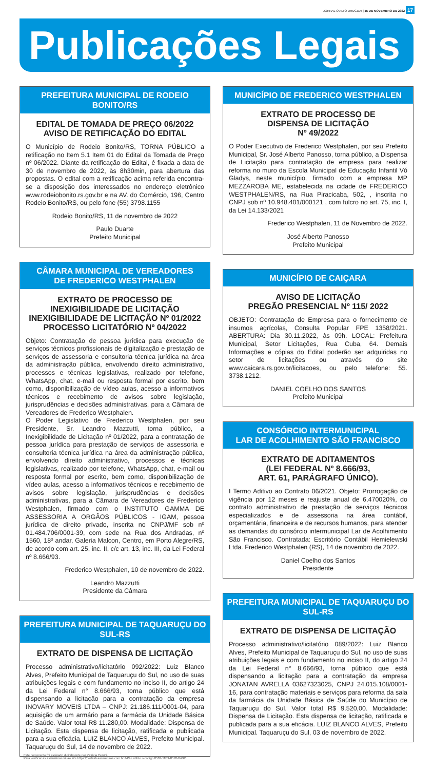JORNAL O ALTO URUGUAI | 15 DE NOVEMBRO DE 2022 17
Publicações Legais
PREFEITURA MUNICIPAL DE RODEIO BONITO/RS
EDITAL DE TOMADA DE PREÇO 06/2022
AVISO DE RETIFICAÇÃO DO EDITAL
O Município de Rodeio Bonito/RS, TORNA PÚBLICO a retificação no Item 5.1 Item 01 do Edital da Tomada de Preço nº 06/2022. Diante da retificação do Edital, é fixada a data de 30 de novembro de 2022, às 8h30min, para abertura das propostas. O edital com a retificação acima referida encontra-se a disposição dos interessados no endereço eletrônico www.rodeiobonito.rs.gov.br e na AV. do Comércio, 196, Centro Rodeio Bonito/RS, ou pelo fone (55) 3798.1155
Rodeio Bonito/RS, 11 de novembro de 2022
Paulo Duarte
Prefeito Municipal
CÂMARA MUNICIPAL DE VEREADORES
DE FREDERICO WESTPHALEN
EXTRATO DE PROCESSO DE
INEXIGIBILIDADE DE LICITAÇÃO
INEXIGIBILIDADE DE LICITAÇÃO Nº 01/2022
PROCESSO LICITATÓRIO Nº 04/2022
Objeto: Contratação de pessoa jurídica para execução de serviços técnicos profissionais de digitalização e prestação de serviços de assessoria e consultoria técnica jurídica na área da administração pública, envolvendo direito administrativo, processos e técnicas legislativas, realizado por telefone, WhatsApp, chat, e-mail ou resposta formal por escrito, bem como, disponibilização de vídeo aulas, acesso a informativos técnicos e recebimento de avisos sobre legislação, jurisprudências e decisões administrativas, para a Câmara de Vereadores de Frederico Westphalen.
O Poder Legislativo de Frederico Westphalen, por seu Presidente, Sr. Leandro Mazzutti, torna público, a Inexigibilidade de Licitação nº 01/2022, para a contratação de pessoa jurídica para prestação de serviços de assessoria e consultoria técnica jurídica na área da administração pública, envolvendo direito administrativo, processos e técnicas legislativas, realizado por telefone, WhatsApp, chat, e-mail ou resposta formal por escrito, bem como, disponibilização de vídeo aulas, acesso a informativos técnicos e recebimento de avisos sobre legislação, jurisprudências e decisões administrativas, para a Câmara de Vereadores de Frederico Westphalen, firmado com o INSTITUTO GAMMA DE ASSESSORIA A ORGÃOS PÚBLICOS - IGAM, pessoa jurídica de direito privado, inscrita no CNPJ/MF sob nº 01.484.706/0001-39, com sede na Rua dos Andradas, nº 1560, 18º andar, Galeria Malcon, Centro, em Porto Alegre/RS, de acordo com art. 25, inc. II, c/c art. 13, inc. III, da Lei Federal nº 8.666/93.
Frederico Westphalen, 10 de novembro de 2022.
Leandro Mazzutti
Presidente da Câmara
PREFEITURA MUNICIPAL DE TAQUARUÇU DO SUL-RS
EXTRATO DE DISPENSA DE LICITAÇÃO
Processo administrativo/licitatório 092/2022: Luiz Blanco Alves, Prefeito Municipal de Taquaruçu do Sul, no uso de suas atribuições legais e com fundamento no inciso II, do artigo 24 da Lei Federal n° 8.666/93, torna público que está dispensando a licitação para a contratação da empresa INOVARY MOVEIS LTDA – CNPJ: 21.186.111/0001-04, para aquisição de um armário para a farmácia da Unidade Básica de Saúde. Valor total R$ 11.280,00. Modalidade: Dispensa de Licitação. Esta dispensa de licitação, ratificada e publicada para a sua eficácia. LUIZ BLANCO ALVES, Prefeito Municipal. Taquaruçu do Sul, 14 de novembro de 2022.
MUNICÍPIO DE FREDERICO WESTPHALEN
EXTRATO DE PROCESSO DE
DISPENSA DE LICITAÇÃO
Nº 49/2022
O Poder Executivo de Frederico Westphalen, por seu Prefeito Municipal, Sr. José Alberto Panosso, torna público, a Dispensa de Licitação para contratação de empresa para realizar reforma no muro da Escola Municipal de Educação Infantil Vó Gladys, neste município, firmado com a empresa MP MEZZAROBA ME, estabelecida na cidade de FREDERICO WESTPHALEN/RS, na Rua Piracicaba, 502, , inscrita no CNPJ sob nº 10.948.401/000121 , com fulcro no art. 75, inc. I, da Lei 14.133/2021
Frederico Westphalen, 11 de Novembro de 2022.
José Alberto Panosso
Prefeito Municipal
MUNICÍPIO DE CAIÇARA
AVISO DE LICITAÇÃO
PREGÃO PRESENCIAL Nº 115/ 2022
OBJETO: Contratação de Empresa para o fornecimento de insumos agrícolas, Consulta Popular FPE 1358/2021. ABERTURA: Dia 30.11.2022, às 09h. LOCAL: Prefeitura Municipal, Setor Licitações, Rua Cuba, 64. Demais Informações e cópias do Edital poderão ser adquiridas no setor de licitações ou através do site www.caicara.rs.gov.br/licitacoes, ou pelo telefone: 55. 3738.1212.
DANIEL COELHO DOS SANTOS
Prefeito Municipal
CONSÓRCIO INTERMUNICIPAL
LAR DE ACOLHIMENTO SÃO FRANCISCO
EXTRATO DE ADITAMENTOS
(LEI FEDERAL Nº 8.666/93,
ART. 61, PARÁGRAFO ÚNICO).
I Termo Aditivo ao Contrato 06/2021. Objeto: Prorrogação de vigência por 12 meses e reajuste anual de 6,470020%, do contrato administrativo de prestação de serviços técnicos especializados e de assessoria na área contábil, orçamentária, financeira e de recursos humanos, para atender as demandas do consórcio intermunicipal Lar de Acolhimento São Francisco. Contratada: Escritório Contábil Hemielewski Ltda. Frederico Westphalen (RS), 14 de novembro de 2022.
Daniel Coelho dos Santos
Presidente
PREFEITURA MUNICIPAL DE TAQUARUÇU DO SUL-RS
EXTRATO DE DISPENSA DE LICITAÇÃO
Processo administrativo/licitatório 089/2022: Luiz Blanco Alves, Prefeito Municipal de Taquaruçu do Sul, no uso de suas atribuições legais e com fundamento no inciso II, do artigo 24 da Lei Federal n° 8.666/93, torna público que está dispensando a licitação para a contratação da empresa JONATAN AVRELLA 03627323025, CNPJ 24.015.108/0001-16, para contratação materiais e serviços para reforma da sala da farmácia da Unidade Básica de Saúde do Município de Taquaruçu do Sul. Valor total R$ 9.520,00. Modalidade: Dispensa de Licitação. Esta dispensa de licitação, ratificada e publicada para a sua eficácia. LUIZ BLANCO ALVES, Prefeito Municipal. Taquaruçu do Sul, 03 de novembro de 2022.
Este documento foi assinado digitalmente por Patricia Cerutti.
Para verificar as assinaturas vá ao site https://portaldeassinaturas.com.br:443 e utilize o código 8563-11B9-8570-BA9C.